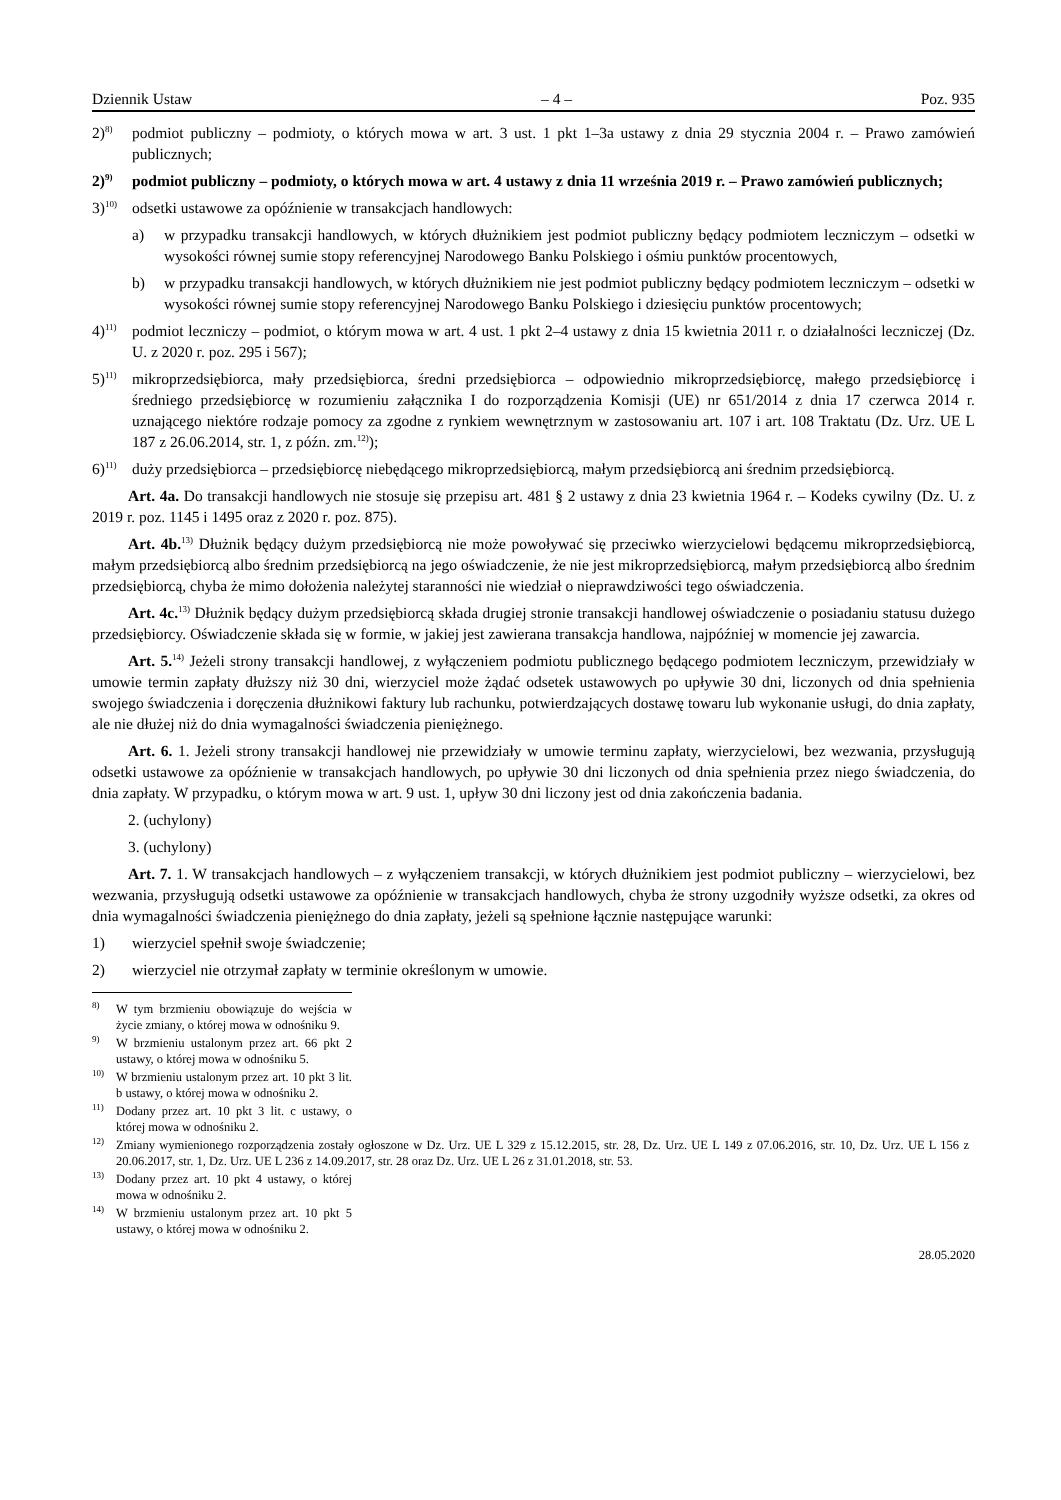Dziennik Ustaw – 4 – Poz. 935
2)<sup>8)</sup> podmiot publiczny – podmioty, o których mowa w art. 3 ust. 1 pkt 1–3a ustawy z dnia 29 stycznia 2004 r. – Prawo zamówień publicznych;
2)<sup>9)</sup> podmiot publiczny – podmioty, o których mowa w art. 4 ustawy z dnia 11 września 2019 r. – Prawo zamówień publicznych;
3)<sup>10)</sup> odsetki ustawowe za opóźnienie w transakcjach handlowych:
a) w przypadku transakcji handlowych, w których dłużnikiem jest podmiot publiczny będący podmiotem leczniczym – odsetki w wysokości równej sumie stopy referencyjnej Narodowego Banku Polskiego i ośmiu punktów procentowych,
b) w przypadku transakcji handlowych, w których dłużnikiem nie jest podmiot publiczny będący podmiotem leczniczym – odsetki w wysokości równej sumie stopy referencyjnej Narodowego Banku Polskiego i dziesięciu punktów procentowych;
4)<sup>11)</sup> podmiot leczniczy – podmiot, o którym mowa w art. 4 ust. 1 pkt 2–4 ustawy z dnia 15 kwietnia 2011 r. o działalności leczniczej (Dz. U. z 2020 r. poz. 295 i 567);
5)<sup>11)</sup> mikroprzedsiębiorca, mały przedsiębiorca, średni przedsiębiorca – odpowiednio mikroprzedsiębiorcę, małego przedsiębiorcę i średniego przedsiębiorcę w rozumieniu załącznika I do rozporządzenia Komisji (UE) nr 651/2014 z dnia 17 czerwca 2014 r. uznającego niektóre rodzaje pomocy za zgodne z rynkiem wewnętrznym w zastosowaniu art. 107 i art. 108 Traktatu (Dz. Urz. UE L 187 z 26.06.2014, str. 1, z późn. zm.<sup>12)</sup>);
6)<sup>11)</sup> duży przedsiębiorca – przedsiębiorcę niebędącego mikroprzedsiębiorcą, małym przedsiębiorcą ani średnim przedsiębiorcą.
Art. 4a. Do transakcji handlowych nie stosuje się przepisu art. 481 § 2 ustawy z dnia 23 kwietnia 1964 r. – Kodeks cywilny (Dz. U. z 2019 r. poz. 1145 i 1495 oraz z 2020 r. poz. 875).
Art. 4b.<sup>13)</sup> Dłużnik będący dużym przedsiębiorcą nie może powoływać się przeciwko wierzycielowi będącemu mikroprzedsiębiorcą, małym przedsiębiorcą albo średnim przedsiębiorcą na jego oświadczenie, że nie jest mikroprzedsiębiorcą, małym przedsiębiorcą albo średnim przedsiębiorcą, chyba że mimo dołożenia należytej staranności nie wiedział o nieprawdziwości tego oświadczenia.
Art. 4c.<sup>13)</sup> Dłużnik będący dużym przedsiębiorcą składa drugiej stronie transakcji handlowej oświadczenie o posiadaniu statusu dużego przedsiębiorcy. Oświadczenie składa się w formie, w jakiej jest zawierana transakcja handlowa, najpóźniej w momencie jej zawarcia.
Art. 5.<sup>14)</sup> Jeżeli strony transakcji handlowej, z wyłączeniem podmiotu publicznego będącego podmiotem leczniczym, przewidziały w umowie termin zapłaty dłuższy niż 30 dni, wierzyciel może żądać odsetek ustawowych po upływie 30 dni, liczonych od dnia spełnienia swojego świadczenia i doręczenia dłużnikowi faktury lub rachunku, potwierdzających dostawę towaru lub wykonanie usługi, do dnia zapłaty, ale nie dłużej niż do dnia wymagalności świadczenia pieniężnego.
Art. 6. 1. Jeżeli strony transakcji handlowej nie przewidziały w umowie terminu zapłaty, wierzycielowi, bez wezwania, przysługują odsetki ustawowe za opóźnienie w transakcjach handlowych, po upływie 30 dni liczonych od dnia spełnienia przez niego świadczenia, do dnia zapłaty. W przypadku, o którym mowa w art. 9 ust. 1, upływ 30 dni liczony jest od dnia zakończenia badania.
2. (uchylony)
3. (uchylony)
Art. 7. 1. W transakcjach handlowych – z wyłączeniem transakcji, w których dłużnikiem jest podmiot publiczny – wierzycielowi, bez wezwania, przysługują odsetki ustawowe za opóźnienie w transakcjach handlowych, chyba że strony uzgodniły wyższe odsetki, za okres od dnia wymagalności świadczenia pieniężnego do dnia zapłaty, jeżeli są spełnione łącznie następujące warunki:
1) wierzyciel spełnił swoje świadczenie;
2) wierzyciel nie otrzymał zapłaty w terminie określonym w umowie.
<sup>8)</sup> W tym brzmieniu obowiązuje do wejścia w życie zmiany, o której mowa w odnośniku 9.
<sup>9)</sup> W brzmieniu ustalonym przez art. 66 pkt 2 ustawy, o której mowa w odnośniku 5.
<sup>10)</sup> W brzmieniu ustalonym przez art. 10 pkt 3 lit. b ustawy, o której mowa w odnośniku 2.
<sup>11)</sup> Dodany przez art. 10 pkt 3 lit. c ustawy, o której mowa w odnośniku 2.
<sup>12)</sup> Zmiany wymienionego rozporządzenia zostały ogłoszone w Dz. Urz. UE L 329 z 15.12.2015, str. 28, Dz. Urz. UE L 149 z 07.06.2016, str. 10, Dz. Urz. UE L 156 z 20.06.2017, str. 1, Dz. Urz. UE L 236 z 14.09.2017, str. 28 oraz Dz. Urz. UE L 26 z 31.01.2018, str. 53.
<sup>13)</sup> Dodany przez art. 10 pkt 4 ustawy, o której mowa w odnośniku 2.
<sup>14)</sup> W brzmieniu ustalonym przez art. 10 pkt 5 ustawy, o której mowa w odnośniku 2.
28.05.2020